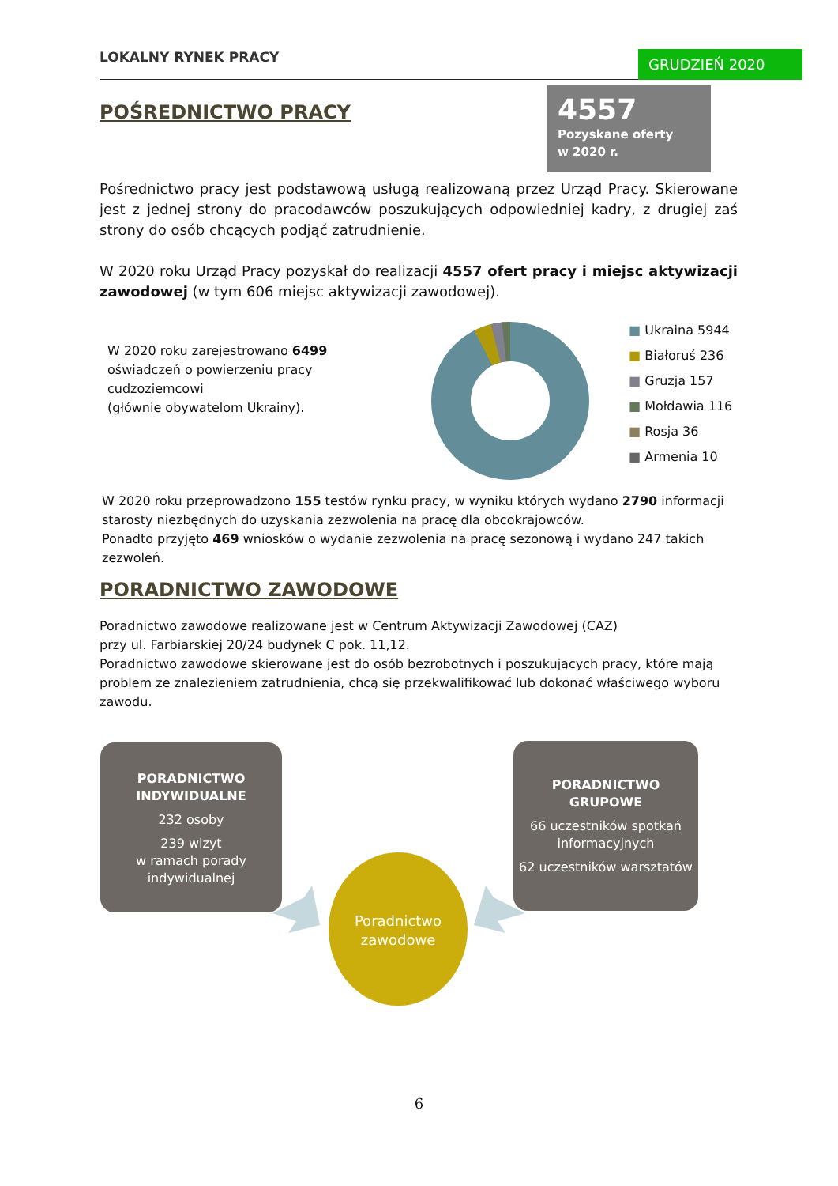LOKALNY RYNEK PRACY GRUDZIEŃ 2020
4557
Pozyskane oferty
w 2020 r.
POŚREDNICTWO PRACY
Pośrednictwo pracy jest podstawową usługą realizowaną przez Urząd Pracy. Skierowane jest z jednej strony do pracodawców poszukujących odpowiedniej kadry, z drugiej zaś strony do osób chcących podjąć zatrudnienie.
W 2020 roku Urząd Pracy pozyskał do realizacji 4557 ofert pracy i miejsc aktywizacji zawodowej (w tym 606 miejsc aktywizacji zawodowej).
W 2020 roku zarejestrowano 6499 oświadczeń o powierzeniu pracy cudzoziemcowi
(głównie obywatelom Ukrainy).
■ Ukraina 5944
■ Białoruś 236
■ Gruzja 157
■ Mołdawia 116
■ Rosja 36
■ Armenia 10
W 2020 roku przeprowadzono 155 testów rynku pracy, w wyniku których wydano 2790 informacji starosty niezbędnych do uzyskania zezwolenia na pracę dla obcokrajowców.
Ponadto przyjęto 469 wniosków o wydanie zezwolenia na pracę sezonową i wydano 247 takich zezwoleń.
PORADNICTWO ZAWODOWE
Poradnictwo zawodowe realizowane jest w Centrum Aktywizacji Zawodowej (CAZ)
przy ul. Farbiarskiej 20/24 budynek C pok. 11,12.
Poradnictwo zawodowe skierowane jest do osób bezrobotnych i poszukujących pracy, które mają problem ze znalezieniem zatrudnienia, chcą się przekwalifikować lub dokonać właściwego wyboru zawodu.
PORADNICTWO INDYWIDUALNE
232 osoby
239 wizyt
w ramach porady indywidualnej
PORADNICTWO
GRUPOWE
66 uczestników spotkań informacyjnych
62 uczestników warsztatów
Poradnictwo zawodowe
6